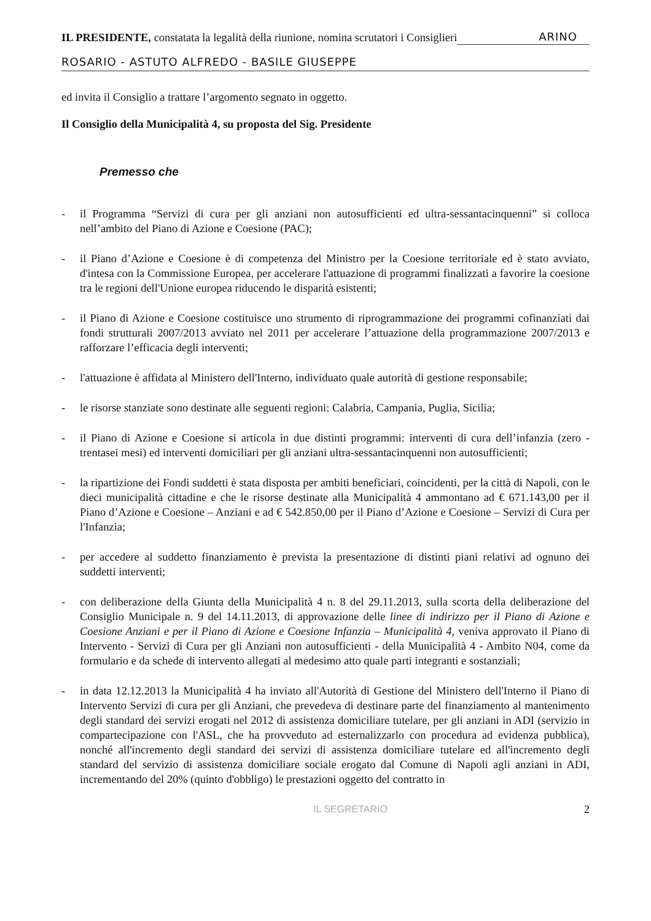IL PRESIDENTE, constatata la legalità della riunione, nomina scrutatori i Consiglieri
ARINO
ROSARIO - ASTUTO ALFREDO - BASILE GIUSEPPE
ed invita il Consiglio a trattare l’argomento segnato in oggetto.
Il Consiglio della Municipalità 4, su proposta del Sig. Presidente
Premesso che
- il Programma “Servizi di cura per gli anziani non autosufficienti ed ultra-sessantacinquenni” si colloca nell’ambito del Piano di Azione e Coesione (PAC);
- il Piano d’Azione e Coesione è di competenza del Ministro per la Coesione territoriale ed è stato avviato, d'intesa con la Commissione Europea, per accelerare l'attuazione di programmi finalizzati a favorire la coesione tra le regioni dell'Unione europea riducendo le disparità esistenti;
- il Piano di Azione e Coesione costituisce uno strumento di riprogrammazione dei programmi cofinanziati dai fondi strutturali 2007/2013 avviato nel 2011 per accelerare l’attuazione della programmazione 2007/2013 e rafforzare l’efficacia degli interventi;
- l'attuazione è affidata al Ministero dell'Interno, individuato quale autorità di gestione responsabile;
- le risorse stanziate sono destinate alle seguenti regioni: Calabria, Campania, Puglia, Sicilia;
- il Piano di Azione e Coesione si articola in due distinti programmi: interventi di cura dell’infanzia (zero - trentasei mesi) ed interventi domiciliari per gli anziani ultra-sessantacinquenni non autosufficienti;
- la ripartizione dei Fondi suddetti è stata disposta per ambiti beneficiari, coincidenti, per la città di Napoli, con le dieci municipalità cittadine e che le risorse destinate alla Municipalità 4 ammontano ad € 671.143,00 per il Piano d’Azione e Coesione – Anziani e ad € 542.850,00 per il Piano d’Azione e Coesione – Servizi di Cura per l'Infanzia;
- per accedere al suddetto finanziamento è prevista la presentazione di distinti piani relativi ad ognuno dei suddetti interventi;
- con deliberazione della Giunta della Municipalità 4 n. 8 del 29.11.2013, sulla scorta della deliberazione del Consiglio Municipale n. 9 del 14.11.2013, di approvazione delle linee di indirizzo per il Piano di Azione e Coesione Anziani e per il Piano di Azione e Coesione Infanzia – Municipalità 4, veniva approvato il Piano di Intervento - Servizi di Cura per gli Anziani non autosufficienti - della Municipalità 4 - Ambito N04, come da formulario e da schede di intervento allegati al medesimo atto quale parti integranti e sostanziali;
- in data 12.12.2013 la Municipalità 4 ha inviato all'Autorità di Gestione del Ministero dell'Interno il Piano di Intervento Servizi di cura per gli Anziani, che prevedeva di destinare parte del finanziamento al mantenimento degli standard dei servizi erogati nel 2012 di assistenza domiciliare tutelare, per gli anziani in ADI (servizio in compartecipazione con l'ASL, che ha provveduto ad esternalizzarlo con procedura ad evidenza pubblica), nonché all'incremento degli standard dei servizi di assistenza domiciliare tutelare ed all'incremento degli standard del servizio di assistenza domiciliare sociale erogato dal Comune di Napoli agli anziani in ADI, incrementando del 20% (quinto d'obbligo) le prestazioni oggetto del contratto in
IL SEGRETARIO 2